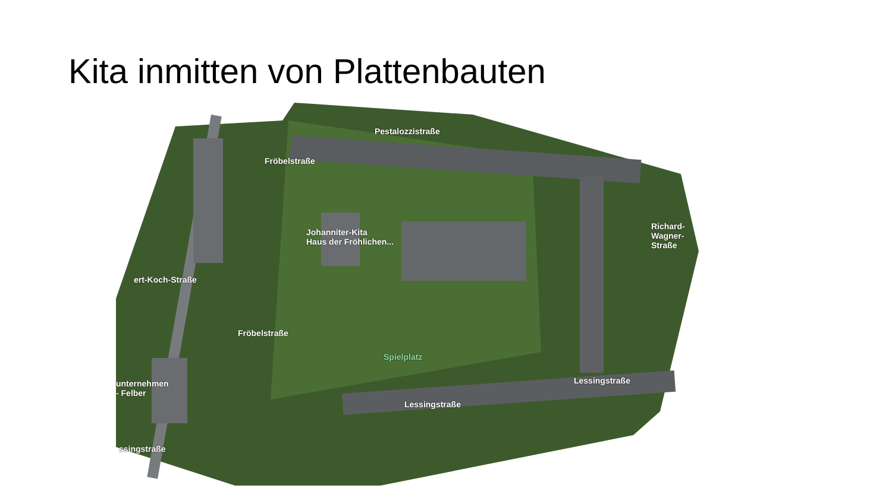Kita inmitten von Plattenbauten
Pestalozzistraße
Fröbelstraße
Richard-Wagner-Straße
ert-Koch-Straße
Fröbelstraße
Johanniter-Kita
Haus der Fröhlichen...
Spielplatz
unternehmen
- Felber
Lessingstraße
Lessingstraße
ssingstraße